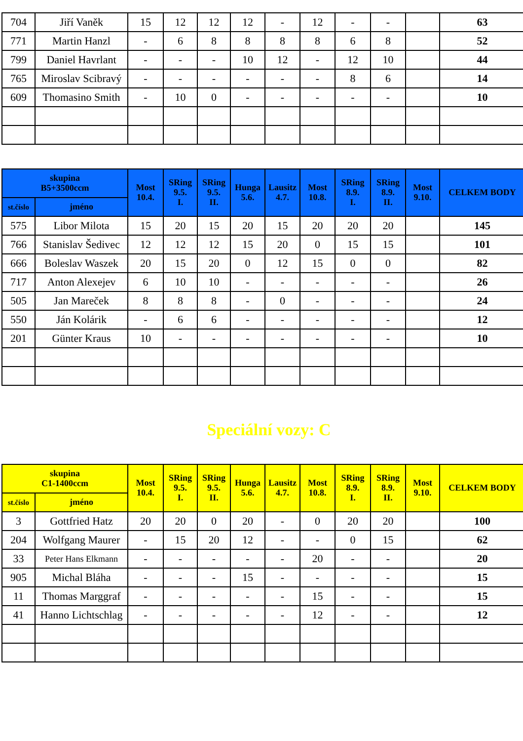| 704 | Jiří Vaněk | 15 | 12 | 12 | 12 | - | 12 | - | - | | 63 |
| 771 | Martin Hanzl | - | 6 | 8 | 8 | 8 | 8 | 6 | 8 | | 52 |
| 799 | Daniel Havrlant | - | - | - | 10 | 12 | - | 12 | 10 | | 44 |
| 765 | Miroslav Scibravý | - | - | - | - | - | - | 8 | 6 | | 14 |
| 609 | Thomasino Smith | - | 10 | 0 | - | - | - | - | - | | 10 |
| skupina B5+3500ccm | | Most 10.4. | SRing 9.5. I. | SRing 9.5. II. | Hunga 5.6. | Lausitz 4.7. | Most 10.8. | SRing 8.9. I. | SRing 8.9. II. | Most 9.10. | CELKEM BODY |
| --- | --- | --- | --- | --- | --- | --- | --- | --- | --- | --- | --- |
| st.číslo | jméno | | | | | | | | | | |
| 575 | Libor Milota | 15 | 20 | 15 | 20 | 15 | 20 | 20 | 20 | | 145 |
| 766 | Stanislav Šedivec | 12 | 12 | 12 | 15 | 20 | 0 | 15 | 15 | | 101 |
| 666 | Boleslav Waszek | 20 | 15 | 20 | 0 | 12 | 15 | 0 | 0 | | 82 |
| 717 | Anton Alexejev | 6 | 10 | 10 | - | - | - | - | - | | 26 |
| 505 | Jan Mareček | 8 | 8 | 8 | - | 0 | - | - | - | | 24 |
| 550 | Ján Kolárik | - | 6 | 6 | - | - | - | - | - | | 12 |
| 201 | Günter Kraus | 10 | - | - | - | - | - | - | - | | 10 |
Speciální vozy: C
| skupina C1-1400ccm | | Most 10.4. | SRing 9.5. I. | SRing 9.5. II. | Hunga 5.6. | Lausitz 4.7. | Most 10.8. | SRing 8.9. I. | SRing 8.9. II. | Most 9.10. | CELKEM BODY |
| --- | --- | --- | --- | --- | --- | --- | --- | --- | --- | --- | --- |
| st.číslo | jméno | | | | | | | | | | |
| 3 | Gottfried Hatz | 20 | 20 | 0 | 20 | - | 0 | 20 | 20 | | 100 |
| 204 | Wolfgang Maurer | - | 15 | 20 | 12 | - | - | 0 | 15 | | 62 |
| 33 | Peter Hans Elkmann | - | - | - | - | - | 20 | - | - | | 20 |
| 905 | Michal Bláha | - | - | - | 15 | - | - | - | - | | 15 |
| 11 | Thomas Marggraf | - | - | - | - | - | 15 | - | - | | 15 |
| 41 | Hanno Lichtschlag | - | - | - | - | - | 12 | - | - | | 12 |